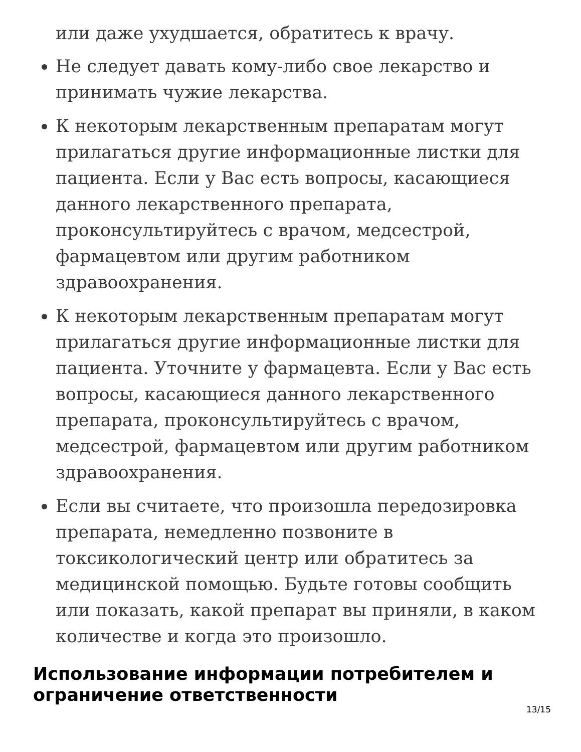или даже ухудшается, обратитесь к врачу.
Не следует давать кому-либо свое лекарство и принимать чужие лекарства.
К некоторым лекарственным препаратам могут прилагаться другие информационные листки для пациента. Если у Вас есть вопросы, касающиеся данного лекарственного препарата, проконсультируйтесь с врачом, медсестрой, фармацевтом или другим работником здравоохранения.
К некоторым лекарственным препаратам могут прилагаться другие информационные листки для пациента. Уточните у фармацевта. Если у Вас есть вопросы, касающиеся данного лекарственного препарата, проконсультируйтесь с врачом, медсестрой, фармацевтом или другим работником здравоохранения.
Если вы считаете, что произошла передозировка препарата, немедленно позвоните в токсикологический центр или обратитесь за медицинской помощью. Будьте готовы сообщить или показать, какой препарат вы приняли, в каком количестве и когда это произошло.
Использование информации потребителем и ограничение ответственности
13/15